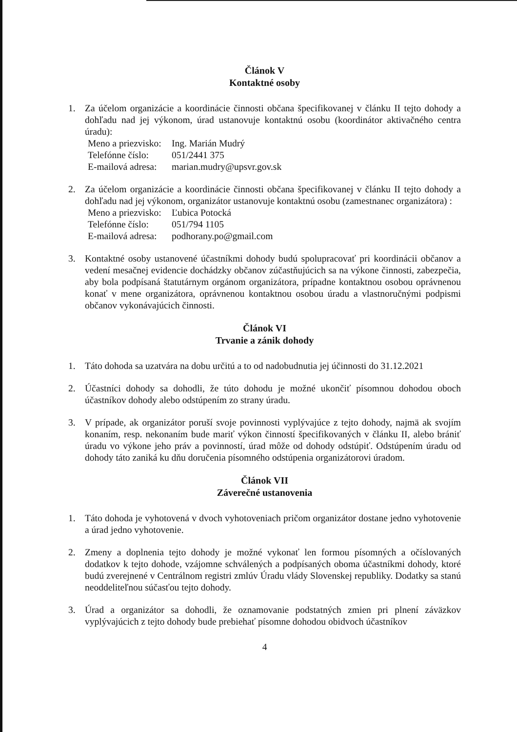Článok V
Kontaktné osoby
1. Za účelom organizácie a koordinácie činnosti občana špecifikovanej v článku II tejto dohody a dohľadu nad jej výkonom, úrad ustanovuje kontaktnú osobu (koordinátor aktivačného centra úradu):
Meno a priezvisko: Ing. Marián Mudrý
Telefónne číslo: 051/2441 375
E-mailová adresa: marian.mudry@upsvr.gov.sk
2. Za účelom organizácie a koordinácie činnosti občana špecifikovanej v článku II tejto dohody a dohľadu nad jej výkonom, organizátor ustanovuje kontaktnú osobu (zamestnanec organizátora) :
Meno a priezvisko: Ľubica Potocká
Telefónne číslo: 051/794 1105
E-mailová adresa: podhorany.po@gmail.com
3. Kontaktné osoby ustanovené účastníkmi dohody budú spolupracovať pri koordinácii občanov a vedení mesačnej evidencie dochádzky občanov zúčastňujúcich sa na výkone činnosti, zabezpečia, aby bola podpísaná štatutárnym orgánom organizátora, prípadne kontaktnou osobou oprávnenou konať v mene organizátora, oprávnenou kontaktnou osobou úradu a vlastnoručnými podpismi občanov vykonávajúcich činnosti.
Článok VI
Trvanie a zánik dohody
1. Táto dohoda sa uzatvára na dobu určitú a to od nadobudnutia jej účinnosti do 31.12.2021
2. Účastníci dohody sa dohodli, že túto dohodu je možné ukončiť písomnou dohodou oboch účastníkov dohody alebo odstúpením zo strany úradu.
3. V prípade, ak organizátor poruší svoje povinnosti vyplývajúce z tejto dohody, najmä ak svojím konaním, resp. nekonaním bude mariť výkon činností špecifikovaných v článku II, alebo brániť úradu vo výkone jeho práv a povinností, úrad môže od dohody odstúpiť. Odstúpením úradu od dohody táto zaniká ku dňu doručenia písomného odstúpenia organizátorovi úradom.
Článok VII
Záverečné ustanovenia
1. Táto dohoda je vyhotovená v dvoch vyhotoveniach pričom organizátor dostane jedno vyhotovenie a úrad jedno vyhotovenie.
2. Zmeny a doplnenia tejto dohody je možné vykonať len formou písomných a očíslovaných dodatkov k tejto dohode, vzájomne schválených a podpísaných oboma účastníkmi dohody, ktoré budú zverejnené v Centrálnom registri zmlúv Úradu vlády Slovenskej republiky. Dodatky sa stanú neoddeliteľnou súčasťou tejto dohody.
3. Úrad a organizátor sa dohodli, že oznamovanie podstatných zmien pri plnení záväzkov vyplývajúcich z tejto dohody bude prebiehať písomne dohodou obidvoch účastníkov
4